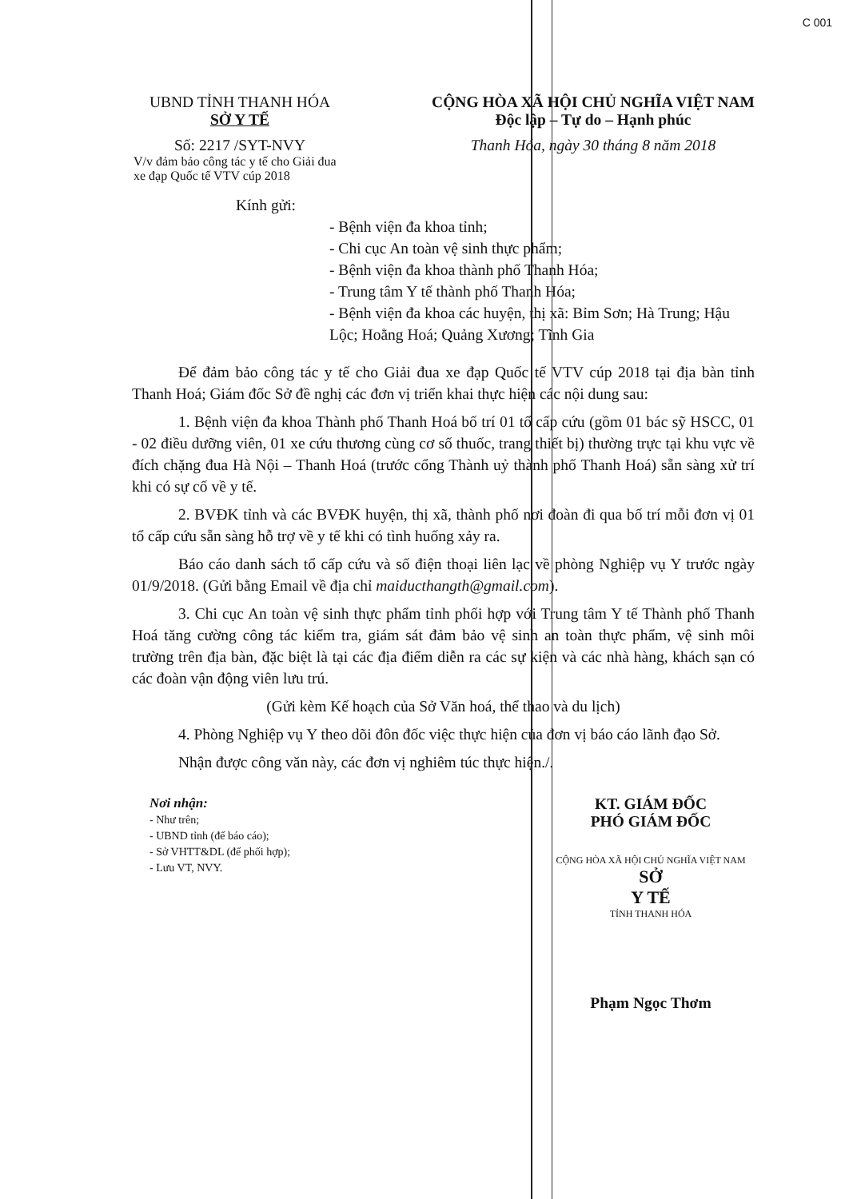C 001
UBND TỈNH THANH HÓA
SỞ Y TẾ
Số: 2217 /SYT-NVY
V/v đảm bảo công tác y tế cho Giải đua xe đạp Quốc tế VTV cúp 2018
CỘNG HÒA XÃ HỘI CHỦ NGHĨA VIỆT NAM
Độc lập – Tự do – Hạnh phúc
Thanh Hóa, ngày 30 tháng 8 năm 2018
Kính gửi:
- Bệnh viện đa khoa tỉnh;
- Chi cục An toàn vệ sinh thực phẩm;
- Bệnh viện đa khoa thành phố Thanh Hóa;
- Trung tâm Y tế thành phố Thanh Hóa;
- Bệnh viện đa khoa các huyện, thị xã: Bỉm Sơn; Hà Trung; Hậu Lộc; Hoằng Hoá; Quảng Xương; Tĩnh Gia
Để đảm bảo công tác y tế cho Giải đua xe đạp Quốc tế VTV cúp 2018 tại địa bàn tỉnh Thanh Hoá; Giám đốc Sở đề nghị các đơn vị triển khai thực hiện các nội dung sau:
1. Bệnh viện đa khoa Thành phố Thanh Hoá bố trí 01 tổ cấp cứu (gồm 01 bác sỹ HSCC, 01 - 02 điều dưỡng viên, 01 xe cứu thương cùng cơ số thuốc, trang thiết bị) thường trực tại khu vực về đích chặng đua Hà Nội – Thanh Hoá (trước cổng Thành uỷ thành phố Thanh Hoá) sẵn sàng xử trí khi có sự cố về y tế.
2. BVĐK tỉnh và các BVĐK huyện, thị xã, thành phố nơi đoàn đi qua bố trí mỗi đơn vị 01 tổ cấp cứu sẵn sàng hỗ trợ về y tế khi có tình huống xảy ra.
Báo cáo danh sách tổ cấp cứu và số điện thoại liên lạc về phòng Nghiệp vụ Y trước ngày 01/9/2018. (Gửi bằng Email về địa chỉ maiducthangth@gmail.com).
3. Chi cục An toàn vệ sinh thực phẩm tỉnh phối hợp với Trung tâm Y tế Thành phố Thanh Hoá tăng cường công tác kiểm tra, giám sát đảm bảo vệ sinh an toàn thực phẩm, vệ sinh môi trường trên địa bàn, đặc biệt là tại các địa điểm diễn ra các sự kiện và các nhà hàng, khách sạn có các đoàn vận động viên lưu trú.
(Gửi kèm Kế hoạch của Sở Văn hoá, thể thao và du lịch)
4. Phòng Nghiệp vụ Y theo dõi đôn đốc việc thực hiện của đơn vị báo cáo lãnh đạo Sở.
Nhận được công văn này, các đơn vị nghiêm túc thực hiện./.
Nơi nhận:
- Như trên;
- UBND tỉnh (để báo cáo);
- Sở VHTT&DL (để phối hợp);
- Lưu VT, NVY.
KT. GIÁM ĐỐC
PHÓ GIÁM ĐỐC
CỘNG HÒA XÃ HỘI CHỦ NGHĨA VIỆT NAM
SỞ
Y TẾ
TỈNH THANH HÓA
Phạm Ngọc Thơm